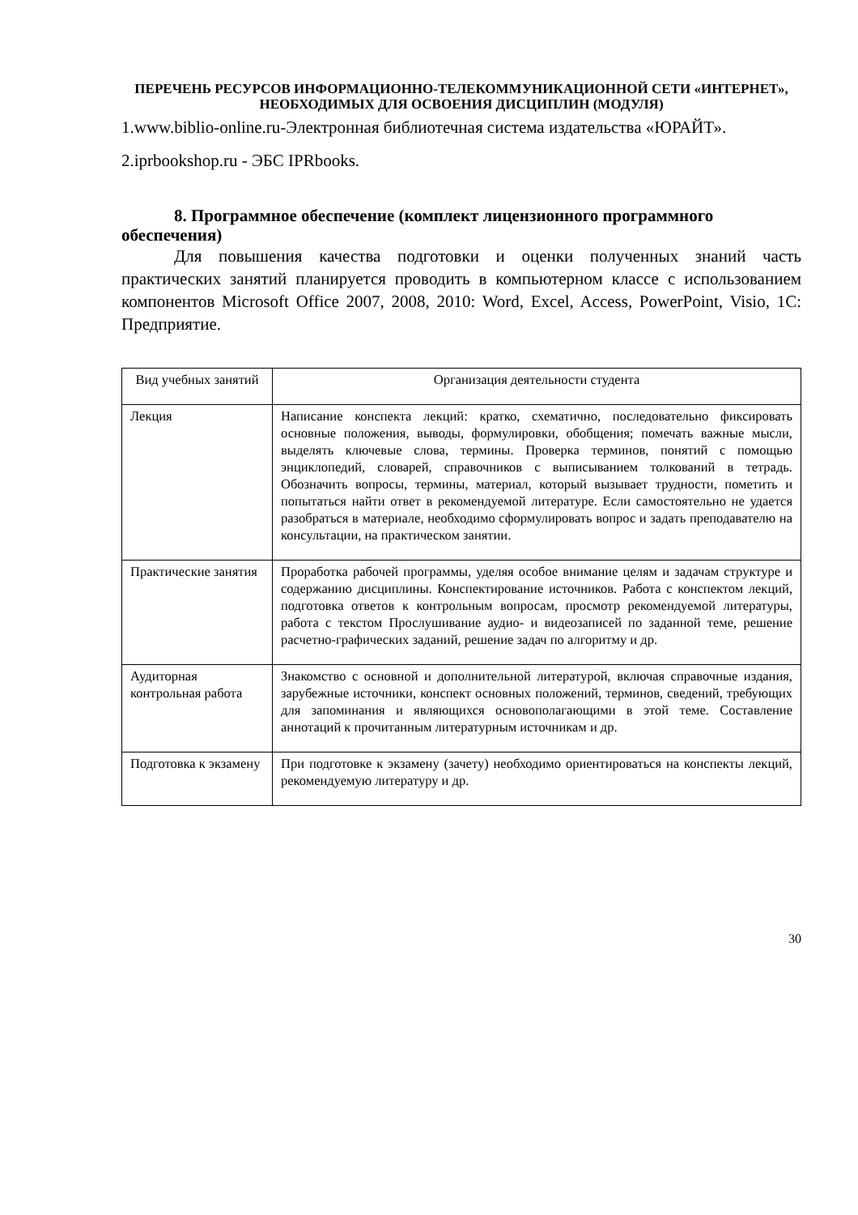ПЕРЕЧЕНЬ РЕСУРСОВ ИНФОРМАЦИОННО-ТЕЛЕКОММУНИКАЦИОННОЙ СЕТИ «ИНТЕРНЕТ», НЕОБХОДИМЫХ ДЛЯ ОСВОЕНИЯ ДИСЦИПЛИН (МОДУЛЯ)
1.www.biblio-online.ru-Электронная библиотечная система издательства «ЮРАЙТ».
2.iprbookshop.ru - ЭБС IPRbooks.
8. Программное обеспечение (комплект лицензионного программного обеспечения)
Для повышения качества подготовки и оценки полученных знаний часть практических занятий планируется проводить в компьютерном классе с использованием компонентов Microsoft Office 2007, 2008, 2010: Word, Excel, Access, PowerPoint, Visio, 1С: Предприятие.
| Вид учебных занятий | Организация деятельности студента |
| --- | --- |
| Лекция | Написание конспекта лекций: кратко, схематично, последовательно фиксировать основные положения, выводы, формулировки, обобщения; помечать важные мысли, выделять ключевые слова, термины. Проверка терминов, понятий с помощью энциклопедий, словарей, справочников с выписыванием толкований в тетрадь. Обозначить вопросы, термины, материал, который вызывает трудности, пометить и попытаться найти ответ в рекомендуемой литературе. Если самостоятельно не удается разобраться в материале, необходимо сформулировать вопрос и задать преподавателю на консультации, на практическом занятии. |
| Практические занятия | Проработка рабочей программы, уделяя особое внимание целям и задачам структуре и содержанию дисциплины. Конспектирование источников. Работа с конспектом лекций, подготовка ответов к контрольным вопросам, просмотр рекомендуемой литературы, работа с текстом Прослушивание аудио- и видеозаписей по заданной теме, решение расчетно-графических заданий, решение задач по алгоритму и др. |
| Аудиторная контрольная работа | Знакомство с основной и дополнительной литературой, включая справочные издания, зарубежные источники, конспект основных положений, терминов, сведений, требующих для запоминания и являющихся основополагающими в этой теме. Составление аннотаций к прочитанным литературным источникам и др. |
| Подготовка к экзамену | При подготовке к экзамену (зачету) необходимо ориентироваться на конспекты лекций, рекомендуемую литературу и др. |
30